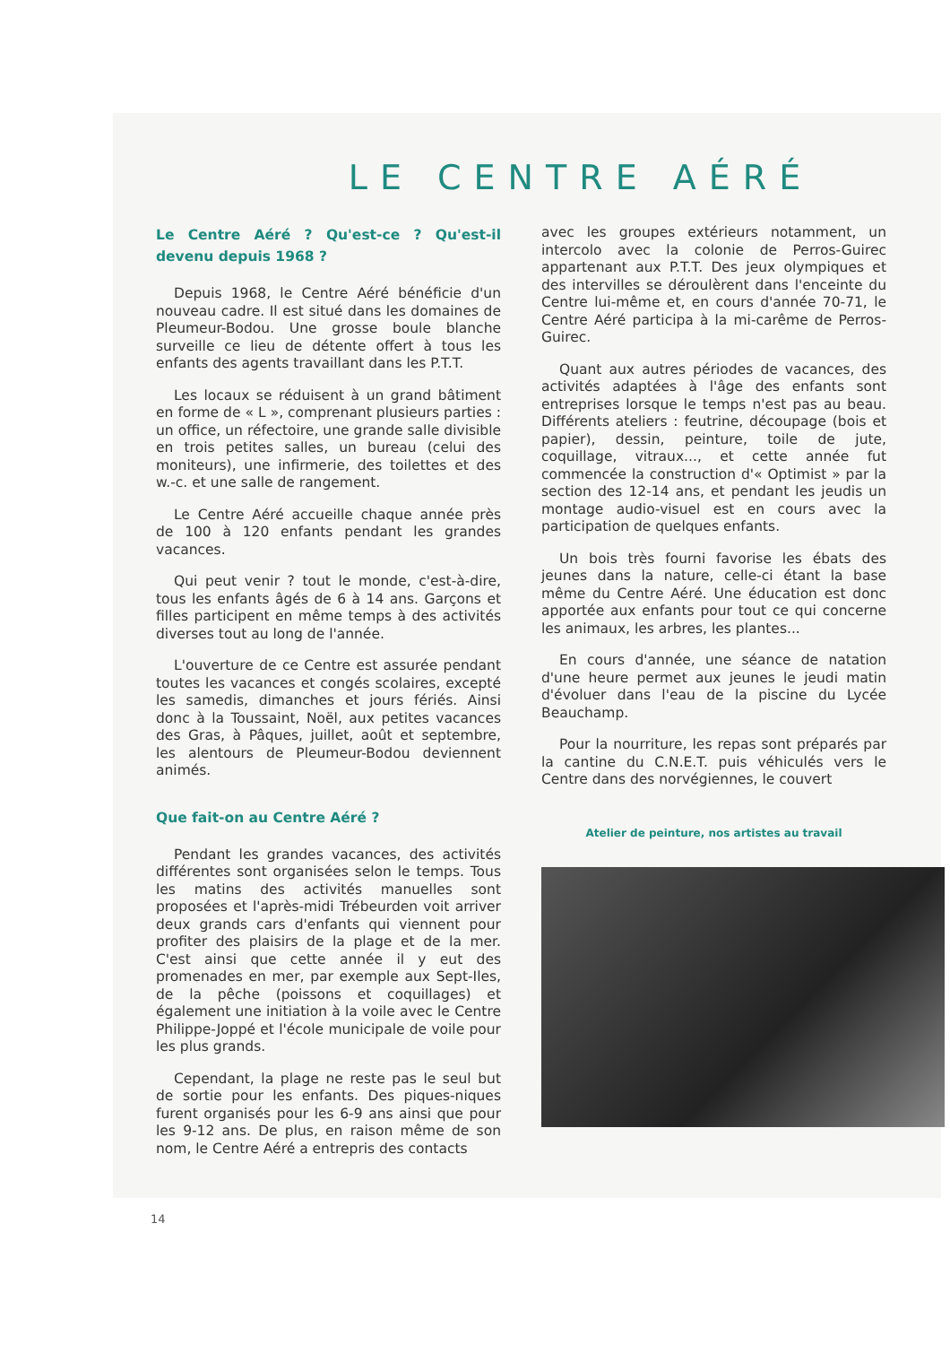LE CENTRE AÉRÉ
Le Centre Aéré ? Qu'est-ce ? Qu'est-il devenu depuis 1968 ?
Depuis 1968, le Centre Aéré bénéficie d'un nouveau cadre. Il est situé dans les domaines de Pleumeur-Bodou. Une grosse boule blanche surveille ce lieu de détente offert à tous les enfants des agents travaillant dans les P.T.T.
Les locaux se réduisent à un grand bâtiment en forme de « L », comprenant plusieurs parties : un office, un réfectoire, une grande salle divisible en trois petites salles, un bureau (celui des moniteurs), une infirmerie, des toilettes et des w.-c. et une salle de rangement.
Le Centre Aéré accueille chaque année près de 100 à 120 enfants pendant les grandes vacances.
Qui peut venir ? tout le monde, c'est-à-dire, tous les enfants âgés de 6 à 14 ans. Garçons et filles participent en même temps à des activités diverses tout au long de l'année.
L'ouverture de ce Centre est assurée pendant toutes les vacances et congés scolaires, excepté les samedis, dimanches et jours fériés. Ainsi donc à la Toussaint, Noël, aux petites vacances des Gras, à Pâques, juillet, août et septembre, les alentours de Pleumeur-Bodou deviennent animés.
Que fait-on au Centre Aéré ?
Pendant les grandes vacances, des activités différentes sont organisées selon le temps. Tous les matins des activités manuelles sont proposées et l'après-midi Trébeurden voit arriver deux grands cars d'enfants qui viennent pour profiter des plaisirs de la plage et de la mer. C'est ainsi que cette année il y eut des promenades en mer, par exemple aux Sept-Iles, de la pêche (poissons et coquillages) et également une initiation à la voile avec le Centre Philippe-Joppé et l'école municipale de voile pour les plus grands.
Cependant, la plage ne reste pas le seul but de sortie pour les enfants. Des piques-niques furent organisés pour les 6-9 ans ainsi que pour les 9-12 ans. De plus, en raison même de son nom, le Centre Aéré a entrepris des contacts
avec les groupes extérieurs notamment, un intercolo avec la colonie de Perros-Guirec appartenant aux P.T.T. Des jeux olympiques et des intervilles se déroulèrent dans l'enceinte du Centre lui-même et, en cours d'année 70-71, le Centre Aéré participa à la mi-carême de Perros-Guirec.
Quant aux autres périodes de vacances, des activités adaptées à l'âge des enfants sont entreprises lorsque le temps n'est pas au beau. Différents ateliers : feutrine, découpage (bois et papier), dessin, peinture, toile de jute, coquillage, vitraux..., et cette année fut commencée la construction d'« Optimist » par la section des 12-14 ans, et pendant les jeudis un montage audio-visuel est en cours avec la participation de quelques enfants.
Un bois très fourni favorise les ébats des jeunes dans la nature, celle-ci étant la base même du Centre Aéré. Une éducation est donc apportée aux enfants pour tout ce qui concerne les animaux, les arbres, les plantes...
En cours d'année, une séance de natation d'une heure permet aux jeunes le jeudi matin d'évoluer dans l'eau de la piscine du Lycée Beauchamp.
Pour la nourriture, les repas sont préparés par la cantine du C.N.E.T. puis véhiculés vers le Centre dans des norvégiennes, le couvert
Atelier de peinture, nos artistes au travail
14